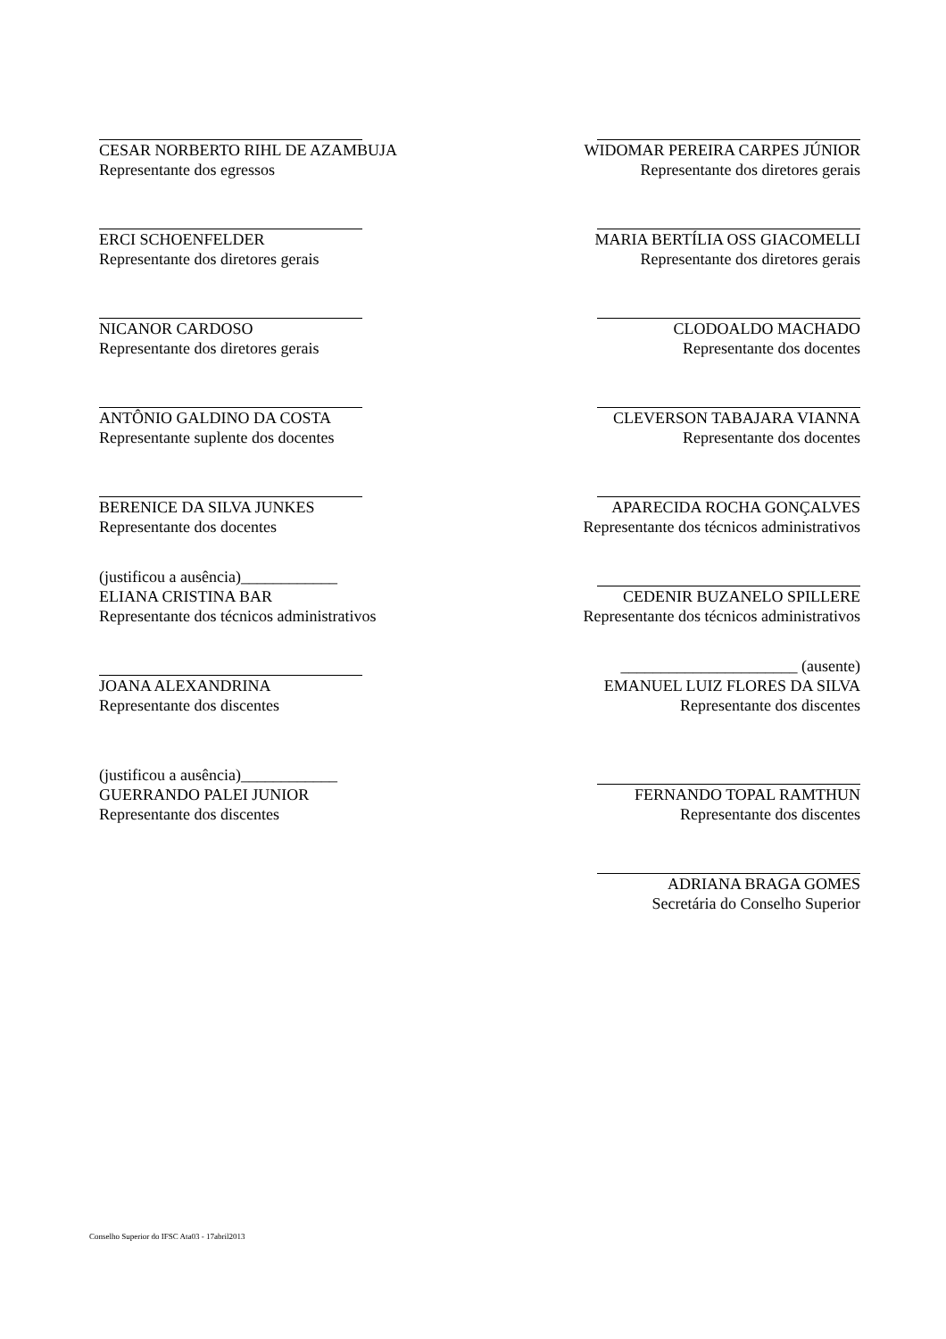CESAR NORBERTO RIHL DE AZAMBUJA
Representante dos egressos
WIDOMAR PEREIRA CARPES JÚNIOR
Representante dos diretores gerais
ERCI SCHOENFELDER
Representante dos diretores gerais
MARIA BERTÍLIA OSS GIACOMELLI
Representante dos diretores gerais
NICANOR CARDOSO
Representante dos diretores gerais
CLODOALDO MACHADO
Representante dos docentes
ANTÔNIO GALDINO DA COSTA
Representante suplente dos docentes
CLEVERSON TABAJARA VIANNA
Representante dos docentes
BERENICE DA SILVA JUNKES
Representante dos docentes
APARECIDA ROCHA GONÇALVES
Representante dos técnicos administrativos
(justificou a ausência)____________
ELIANA CRISTINA BAR
Representante dos técnicos administrativos
CEDENIR BUZANELO SPILLERE
Representante dos técnicos administrativos
JOANA ALEXANDRINA
Representante dos discentes
______________________ (ausente)
EMANUEL LUIZ FLORES DA SILVA
Representante dos discentes
(justificou a ausência)____________
GUERRANDO PALEI JUNIOR
Representante dos discentes
FERNANDO TOPAL RAMTHUN
Representante dos discentes
ADRIANA BRAGA GOMES
Secretária do Conselho Superior
Conselho Superior do IFSC Ata03 - 17abril2013